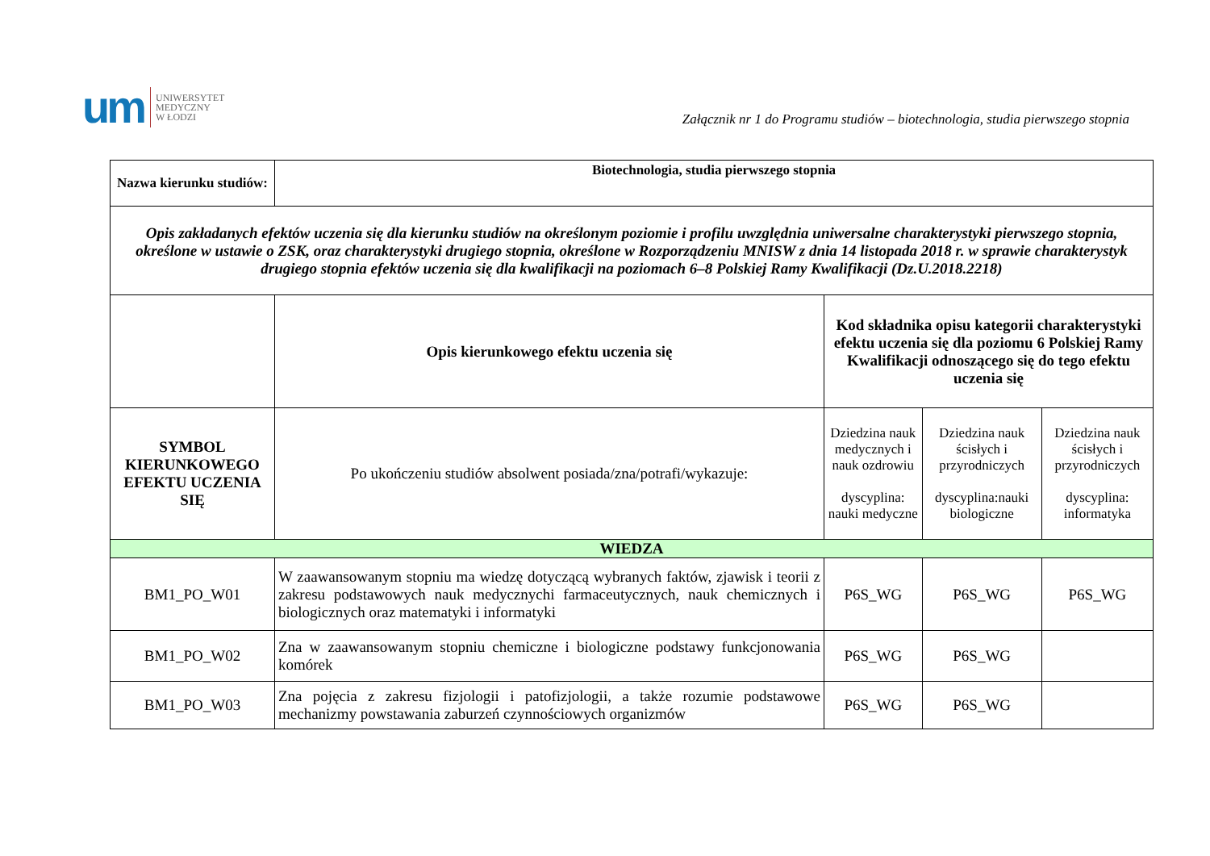um
UNIWERSYTET
MEDYCZNY
W ŁODZI
Załącznik nr 1 do Programu studiów – biotechnologia, studia pierwszego stopnia
| Nazwa kierunku studiów: | Biotechnologia, studia pierwszego stopnia | | | |
| --- | --- | --- | --- | --- |
| Opis zakładanych efektów uczenia się dla kierunku studiów na określonym poziomie i profilu uwzględnia uniwersalne charakterystyki pierwszego stopnia, określone w ustawie o ZSK, oraz charakterystyki drugiego stopnia, określone w Rozporządzeniu MNISW z dnia 14 listopada 2018 r. w sprawie charakterystyk drugiego stopnia efektów uczenia się dla kwalifikacji na poziomach 6–8 Polskiej Ramy Kwalifikacji (Dz.U.2018.2218) | | | | |
| | Opis kierunkowego efektu uczenia się | Kod składnika opisu kategorii charakterystyki efektu uczenia się dla poziomu 6 Polskiej Ramy Kwalifikacji odnoszącego się do tego efektu uczenia się | | |
| SYMBOL KIERUNKOWEGO EFEKTU UCZENIA SIĘ | Po ukończeniu studiów absolwent posiada/zna/potrafi/wykazuje: | Dziedzina nauk medycznych i nauk ozdrowiu dyscyplina: nauki medyczne | Dziedzina nauk ścisłych i przyrodniczych dyscyplina:nauki biologiczne | Dziedzina nauk ścisłych i przyrodniczych dyscyplina: informatyka |
| WIEDZA | | | | |
| BM1_PO_W01 | W zaawansowanym stopniu ma wiedzę dotyczącą wybranych faktów, zjawisk i teorii z zakresu podstawowych nauk medycznychi farmaceutycznych, nauk chemicznych i biologicznych oraz matematyki i informatyki | P6S_WG | P6S_WG | P6S_WG |
| BM1_PO_W02 | Zna w zaawansowanym stopniu chemiczne i biologiczne podstawy funkcjonowania komórek | P6S_WG | P6S_WG | |
| BM1_PO_W03 | Zna pojęcia z zakresu fizjologii i patofizjologii, a także rozumie podstawowe mechanizmy powstawania zaburzeń czynnościowych organizmów | P6S_WG | P6S_WG | |